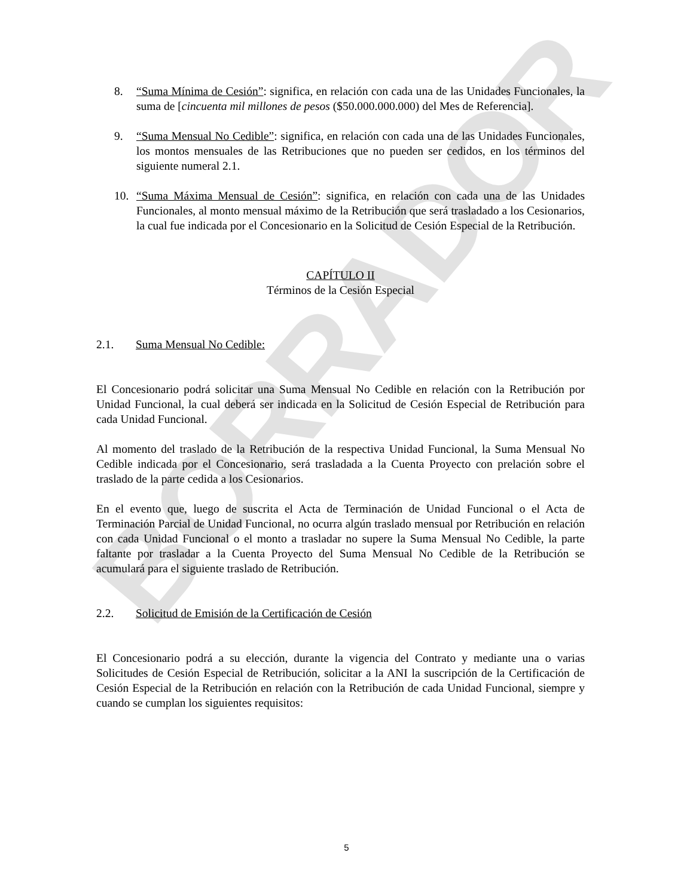BORRADOR
8. “Suma Mínima de Cesión”: significa, en relación con cada una de las Unidades Funcionales, la suma de [cincuenta mil millones de pesos ($50.000.000.000) del Mes de Referencia].
9. “Suma Mensual No Cedible”: significa, en relación con cada una de las Unidades Funcionales, los montos mensuales de las Retribuciones que no pueden ser cedidos, en los términos del siguiente numeral 2.1.
10. “Suma Máxima Mensual de Cesión”: significa, en relación con cada una de las Unidades Funcionales, al monto mensual máximo de la Retribución que será trasladado a los Cesionarios, la cual fue indicada por el Concesionario en la Solicitud de Cesión Especial de la Retribución.
CAPÍTULO II
Términos de la Cesión Especial
2.1. Suma Mensual No Cedible:
El Concesionario podrá solicitar una Suma Mensual No Cedible en relación con la Retribución por Unidad Funcional, la cual deberá ser indicada en la Solicitud de Cesión Especial de Retribución para cada Unidad Funcional.
Al momento del traslado de la Retribución de la respectiva Unidad Funcional, la Suma Mensual No Cedible indicada por el Concesionario, será trasladada a la Cuenta Proyecto con prelación sobre el traslado de la parte cedida a los Cesionarios.
En el evento que, luego de suscrita el Acta de Terminación de Unidad Funcional o el Acta de Terminación Parcial de Unidad Funcional, no ocurra algún traslado mensual por Retribución en relación con cada Unidad Funcional o el monto a trasladar no supere la Suma Mensual No Cedible, la parte faltante por trasladar a la Cuenta Proyecto del Suma Mensual No Cedible de la Retribución se acumulará para el siguiente traslado de Retribución.
2.2. Solicitud de Emisión de la Certificación de Cesión
El Concesionario podrá a su elección, durante la vigencia del Contrato y mediante una o varias Solicitudes de Cesión Especial de Retribución, solicitar a la ANI la suscripción de la Certificación de Cesión Especial de la Retribución en relación con la Retribución de cada Unidad Funcional, siempre y cuando se cumplan los siguientes requisitos:
5